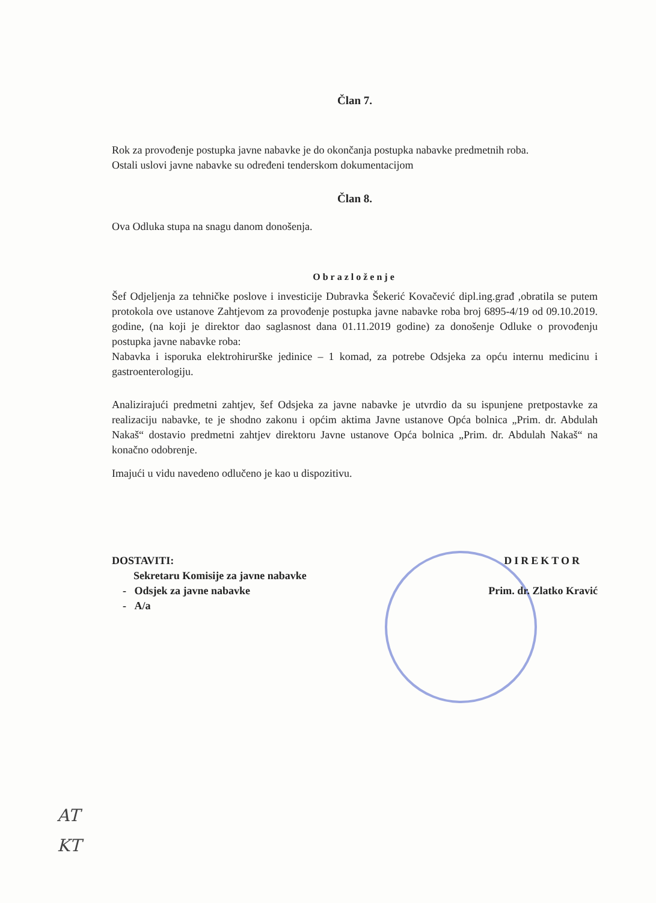Član 7.
Rok za provođenje postupka javne nabavke je do okončanja postupka nabavke predmetnih roba.
Ostali uslovi javne nabavke su određeni tenderskom dokumentacijom
Član 8.
Ova Odluka stupa na snagu danom donošenja.
Obrazloženje
Šef Odjeljenja za tehničke poslove i investicije Dubravka Šekerić Kovačević dipl.ing.građ ,obratila se putem protokola ove ustanove Zahtjevom za provođenje postupka javne nabavke roba broj 6895-4/19 od 09.10.2019. godine, (na koji je direktor dao saglasnost dana 01.11.2019 godine) za donošenje Odluke o provođenju postupka javne nabavke roba:
Nabavka i isporuka elektrohirurške jedinice – 1 komad, za potrebe Odsjeka za opću internu medicinu i gastroenterologiju.
Analizirajući predmetni zahtjev, šef Odsjeka za javne nabavke je utvrdio da su ispunjene pretpostavke za realizaciju nabavke, te je shodno zakonu i općim aktima Javne ustanove Opća bolnica „Prim. dr. Abdulah Nakaš“ dostavio predmetni zahtjev direktoru Javne ustanove Opća bolnica „Prim. dr. Abdulah Nakaš“ na konačno odobrenje.
Imajući u vidu navedeno odlučeno je kao u dispozitivu.
DOSTAVITI:
Sekretaru Komisije za javne nabavke
- Odsjek za javne nabavke
- A/a
DIREKTOR
Prim. dr. Zlatko Kravić
AT
KT